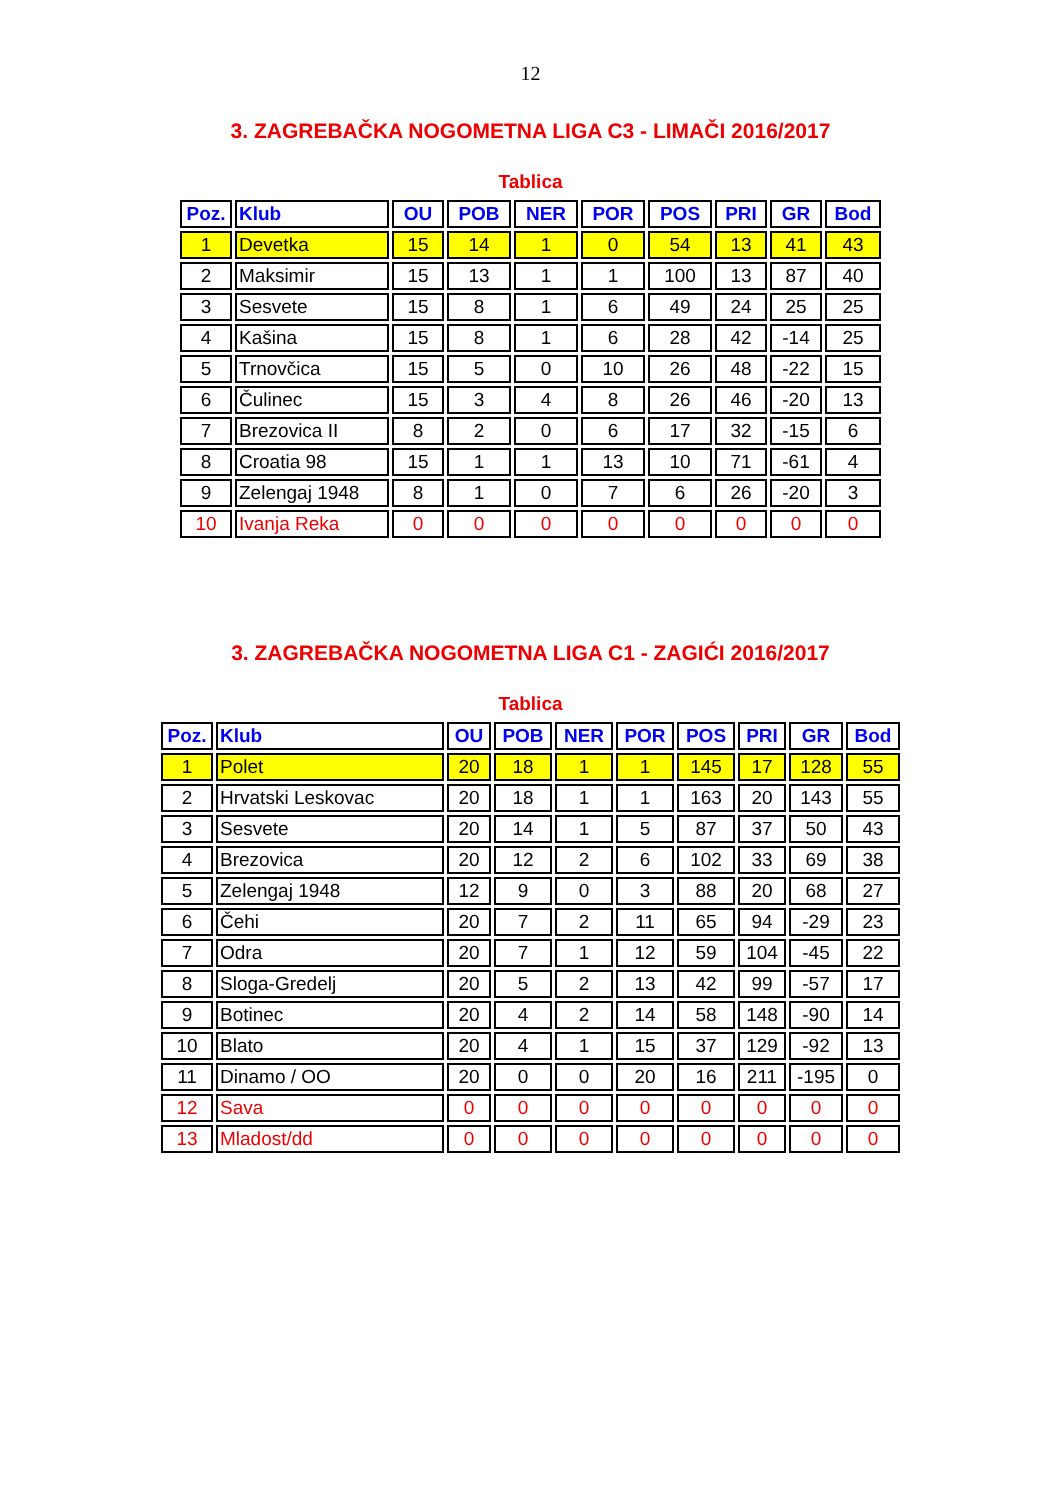12
3. ZAGREBAČKA NOGOMETNA LIGA C3 - LIMAČI 2016/2017
Tablica
| Poz. | Klub | OU | POB | NER | POR | POS | PRI | GR | Bod |
| --- | --- | --- | --- | --- | --- | --- | --- | --- | --- |
| 1 | Devetka | 15 | 14 | 1 | 0 | 54 | 13 | 41 | 43 |
| 2 | Maksimir | 15 | 13 | 1 | 1 | 100 | 13 | 87 | 40 |
| 3 | Sesvete | 15 | 8 | 1 | 6 | 49 | 24 | 25 | 25 |
| 4 | Kašina | 15 | 8 | 1 | 6 | 28 | 42 | -14 | 25 |
| 5 | Trnovčica | 15 | 5 | 0 | 10 | 26 | 48 | -22 | 15 |
| 6 | Čulinec | 15 | 3 | 4 | 8 | 26 | 46 | -20 | 13 |
| 7 | Brezovica II | 8 | 2 | 0 | 6 | 17 | 32 | -15 | 6 |
| 8 | Croatia 98 | 15 | 1 | 1 | 13 | 10 | 71 | -61 | 4 |
| 9 | Zelengaj 1948 | 8 | 1 | 0 | 7 | 6 | 26 | -20 | 3 |
| 10 | Ivanja Reka | 0 | 0 | 0 | 0 | 0 | 0 | 0 | 0 |
3. ZAGREBAČKA NOGOMETNA LIGA C1 - ZAGIĆI 2016/2017
Tablica
| Poz. | Klub | OU | POB | NER | POR | POS | PRI | GR | Bod |
| --- | --- | --- | --- | --- | --- | --- | --- | --- | --- |
| 1 | Polet | 20 | 18 | 1 | 1 | 145 | 17 | 128 | 55 |
| 2 | Hrvatski Leskovac | 20 | 18 | 1 | 1 | 163 | 20 | 143 | 55 |
| 3 | Sesvete | 20 | 14 | 1 | 5 | 87 | 37 | 50 | 43 |
| 4 | Brezovica | 20 | 12 | 2 | 6 | 102 | 33 | 69 | 38 |
| 5 | Zelengaj 1948 | 12 | 9 | 0 | 3 | 88 | 20 | 68 | 27 |
| 6 | Čehi | 20 | 7 | 2 | 11 | 65 | 94 | -29 | 23 |
| 7 | Odra | 20 | 7 | 1 | 12 | 59 | 104 | -45 | 22 |
| 8 | Sloga-Gredelj | 20 | 5 | 2 | 13 | 42 | 99 | -57 | 17 |
| 9 | Botinec | 20 | 4 | 2 | 14 | 58 | 148 | -90 | 14 |
| 10 | Blato | 20 | 4 | 1 | 15 | 37 | 129 | -92 | 13 |
| 11 | Dinamo / OO | 20 | 0 | 0 | 20 | 16 | 211 | -195 | 0 |
| 12 | Sava | 0 | 0 | 0 | 0 | 0 | 0 | 0 | 0 |
| 13 | Mladost/dd | 0 | 0 | 0 | 0 | 0 | 0 | 0 | 0 |